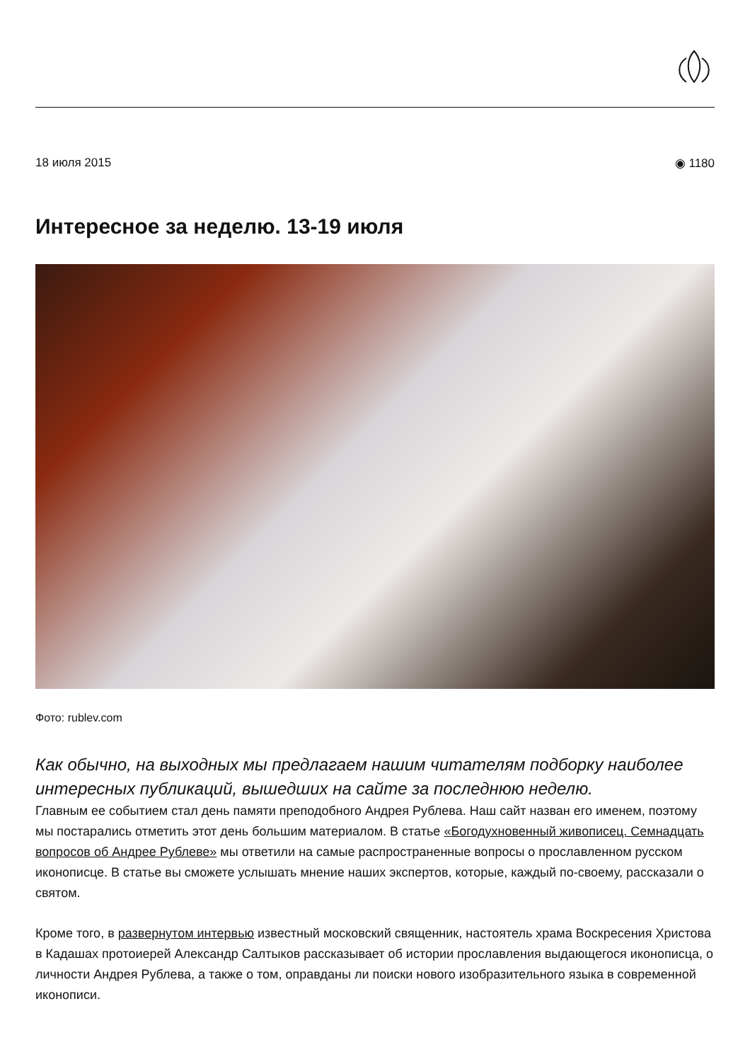18 июля 2015 ◉ 1180
Интересное за неделю. 13-19 июля
Фото: rublev.com
Как обычно, на выходных мы предлагаем нашим читателям подборку наиболее интересных публикаций, вышедших на сайте за последнюю неделю.
Главным ее событием стал день памяти преподобного Андрея Рублева. Наш сайт назван его именем, поэтому мы постарались отметить этот день большим материалом. В статье «Богодухновенный живописец. Семнадцать вопросов об Андрее Рублеве» мы ответили на самые распространенные вопросы о прославленном русском иконописце. В статье вы сможете услышать мнение наших экспертов, которые, каждый по-своему, рассказали о святом.
Кроме того, в развернутом интервью известный московский священник, настоятель храма Воскресения Христова в Кадашах протоиерей Александр Салтыков рассказывает об истории прославления выдающегося иконописца, о личности Андрея Рублева, а также о том, оправданы ли поиски нового изобразительного языка в современной иконописи.